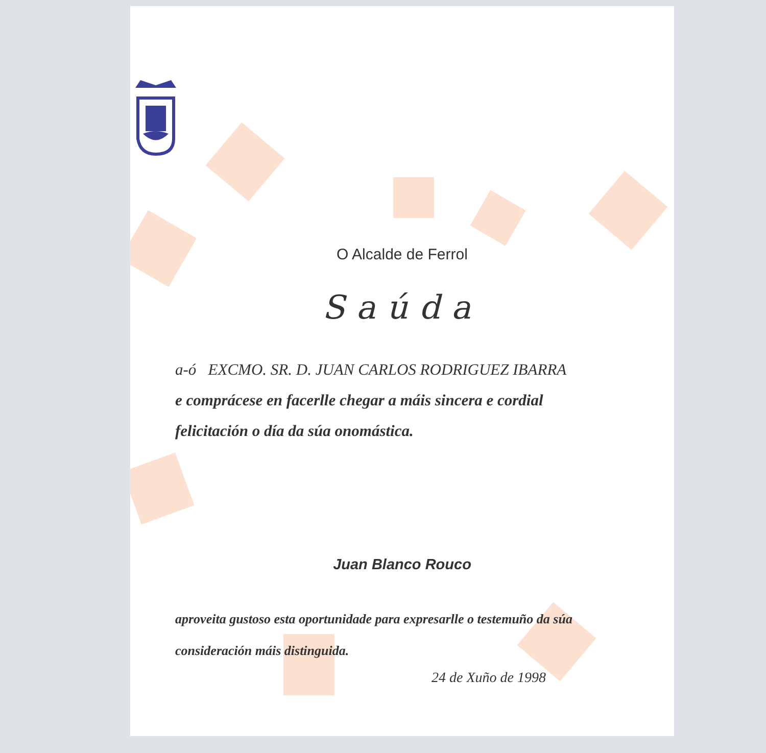O Alcalde de Ferrol
Saúda
a-ó EXCMO. SR. D. JUAN CARLOS RODRIGUEZ IBARRA
e comprácese en facerlle chegar a máis sincera e cordial
felicitación o día da súa onomástica.
Juan Blanco Rouco
aproveita gustoso esta oportunidade para expresarlle o testemuño da súa
consideración máis distinguida.
24 de Xuño de 1998